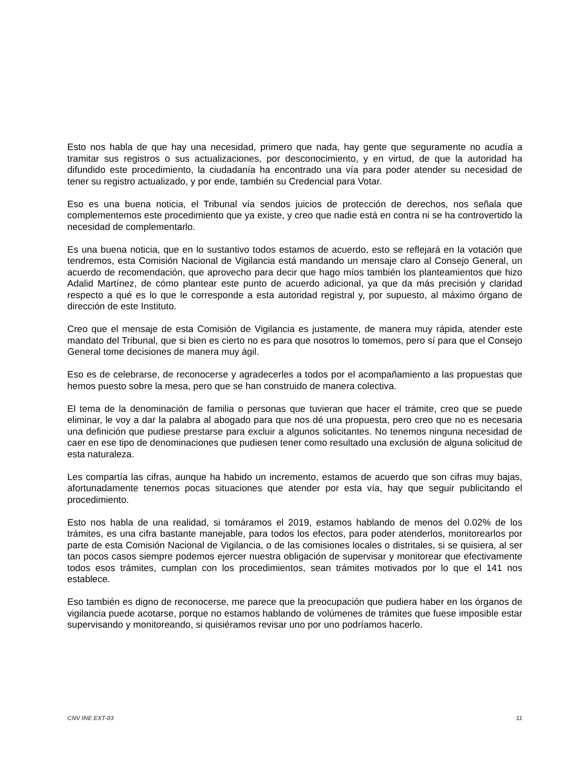Esto nos habla de que hay una necesidad, primero que nada, hay gente que seguramente no acudía a tramitar sus registros o sus actualizaciones, por desconocimiento, y en virtud, de que la autoridad ha difundido este procedimiento, la ciudadanía ha encontrado una vía para poder atender su necesidad de tener su registro actualizado, y por ende, también su Credencial para Votar.
Eso es una buena noticia, el Tribunal vía sendos juicios de protección de derechos, nos señala que complementemos este procedimiento que ya existe, y creo que nadie está en contra ni se ha controvertido la necesidad de complementarlo.
Es una buena noticia, que en lo sustantivo todos estamos de acuerdo, esto se reflejará en la votación que tendremos, esta Comisión Nacional de Vigilancia está mandando un mensaje claro al Consejo General, un acuerdo de recomendación, que aprovecho para decir que hago míos también los planteamientos que hizo Adalid Martínez, de cómo plantear este punto de acuerdo adicional, ya que da más precisión y claridad respecto a qué es lo que le corresponde a esta autoridad registral y, por supuesto, al máximo órgano de dirección de este Instituto.
Creo que el mensaje de esta Comisión de Vigilancia es justamente, de manera muy rápida, atender este mandato del Tribunal, que si bien es cierto no es para que nosotros lo tomemos, pero sí para que el Consejo General tome decisiones de manera muy ágil.
Eso es de celebrarse, de reconocerse y agradecerles a todos por el acompañamiento a las propuestas que hemos puesto sobre la mesa, pero que se han construido de manera colectiva.
El tema de la denominación de familia o personas que tuvieran que hacer el trámite, creo que se puede eliminar, le voy a dar la palabra al abogado para que nos dé una propuesta, pero creo que no es necesaria una definición que pudiese prestarse para excluir a algunos solicitantes. No tenemos ninguna necesidad de caer en ese tipo de denominaciones que pudiesen tener como resultado una exclusión de alguna solicitud de esta naturaleza.
Les compartía las cifras, aunque ha habido un incremento, estamos de acuerdo que son cifras muy bajas, afortunadamente tenemos pocas situaciones que atender por esta vía, hay que seguir publicitando el procedimiento.
Esto nos habla de una realidad, si tomáramos el 2019, estamos hablando de menos del 0.02% de los trámites, es una cifra bastante manejable, para todos los efectos, para poder atenderlos, monitorearlos por parte de esta Comisión Nacional de Vigilancia, o de las comisiones locales o distritales, si se quisiera, al ser tan pocos casos siempre podemos ejercer nuestra obligación de supervisar y monitorear que efectivamente todos esos trámites, cumplan con los procedimientos, sean trámites motivados por lo que el 141 nos establece.
Eso también es digno de reconocerse, me parece que la preocupación que pudiera haber en los órganos de vigilancia puede acotarse, porque no estamos hablando de volúmenes de trámites que fuese imposible estar supervisando y monitoreando, si quisiéramos revisar uno por uno podríamos hacerlo.
CNV INE EXT-03 11